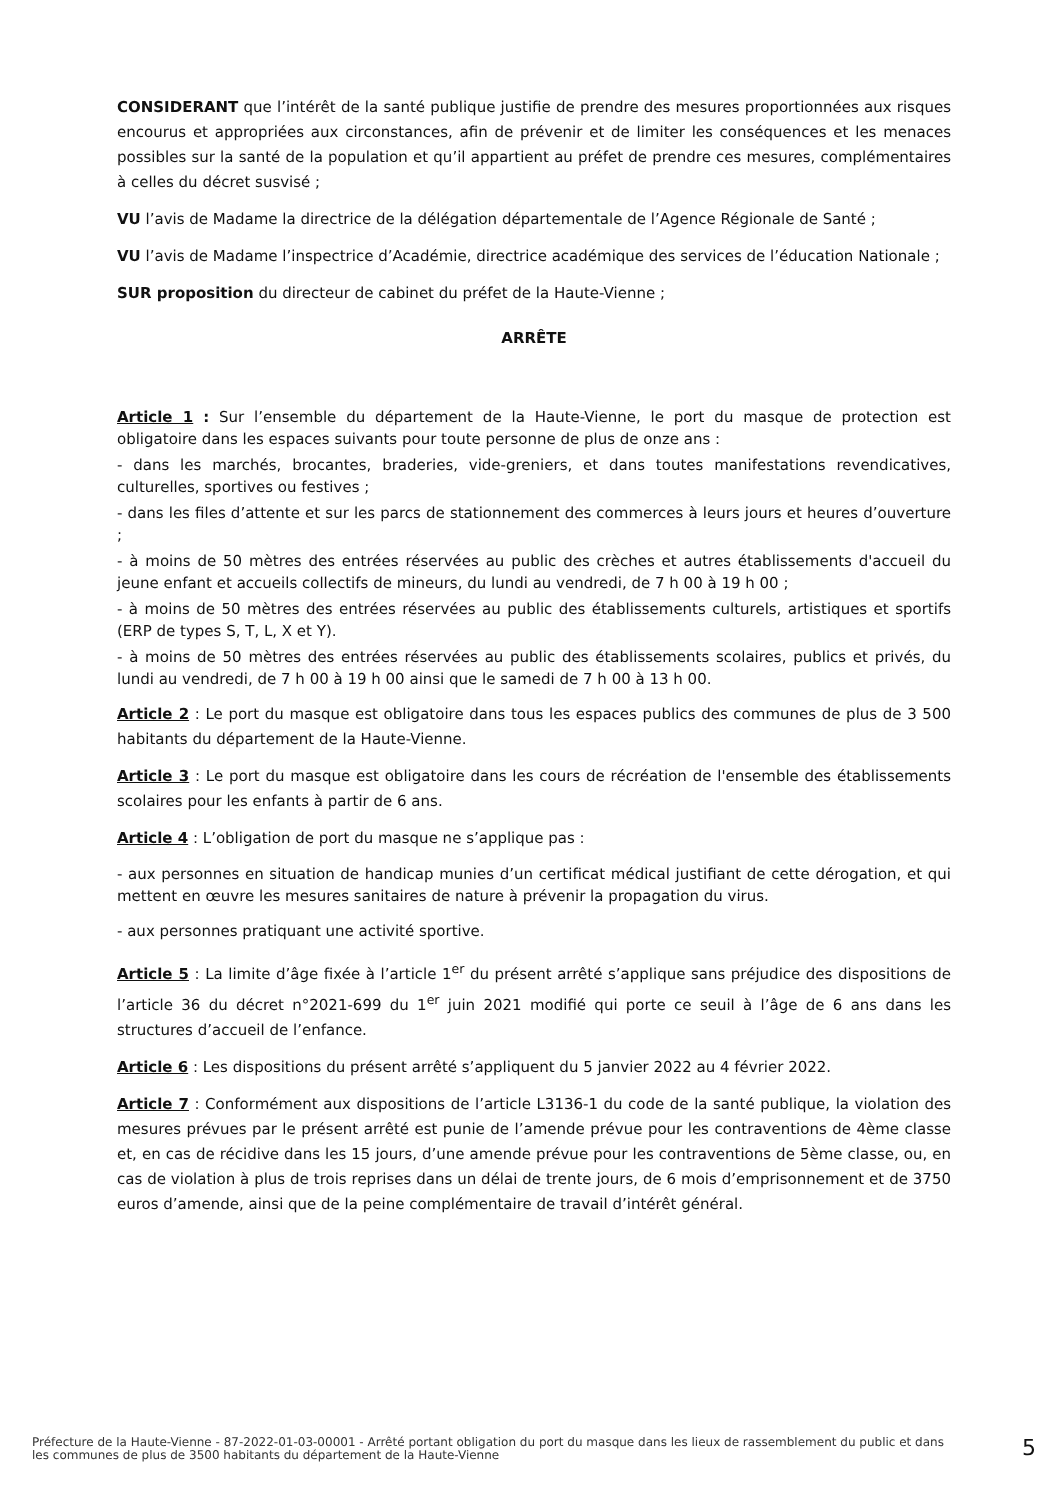CONSIDERANT que l’intérêt de la santé publique justifie de prendre des mesures proportionnées aux risques encourus et appropriées aux circonstances, afin de prévenir et de limiter les conséquences et les menaces possibles sur la santé de la population et qu’il appartient au préfet de prendre ces mesures, complémentaires à celles du décret susvisé ;
VU l’avis de Madame la directrice de la délégation départementale de l’Agence Régionale de Santé ;
VU l’avis de Madame l’inspectrice d’Académie, directrice académique des services de l’éducation Nationale ;
SUR proposition du directeur de cabinet du préfet de la Haute-Vienne ;
ARRÊTE
Article 1 : Sur l’ensemble du département de la Haute-Vienne, le port du masque de protection est obligatoire dans les espaces suivants pour toute personne de plus de onze ans :
- dans les marchés, brocantes, braderies, vide-greniers, et dans toutes manifestations revendicatives, culturelles, sportives ou festives ;
- dans les files d’attente et sur les parcs de stationnement des commerces à leurs jours et heures d’ouverture ;
- à moins de 50 mètres des entrées réservées au public des crèches et autres établissements d'accueil du jeune enfant et accueils collectifs de mineurs, du lundi au vendredi, de 7 h 00 à 19 h 00 ;
- à moins de 50 mètres des entrées réservées au public des établissements culturels, artistiques et sportifs (ERP de types S, T, L, X et Y).
- à moins de 50 mètres des entrées réservées au public des établissements scolaires, publics et privés, du lundi au vendredi, de 7 h 00 à 19 h 00 ainsi que le samedi de 7 h 00 à 13 h 00.
Article 2 : Le port du masque est obligatoire dans tous les espaces publics des communes de plus de 3 500 habitants du département de la Haute-Vienne.
Article 3 : Le port du masque est obligatoire dans les cours de récréation de l'ensemble des établissements scolaires pour les enfants à partir de 6 ans.
Article 4 : L’obligation de port du masque ne s’applique pas :
- aux personnes en situation de handicap munies d’un certificat médical justifiant de cette dérogation, et qui mettent en œuvre les mesures sanitaires de nature à prévenir la propagation du virus.
- aux personnes pratiquant une activité sportive.
Article 5 : La limite d’âge fixée à l’article 1<sup>er</sup> du présent arrêté s’applique sans préjudice des dispositions de l’article 36 du décret n°2021-699 du 1<sup>er</sup> juin 2021 modifié qui porte ce seuil à l’âge de 6 ans dans les structures d’accueil de l’enfance.
Article 6 : Les dispositions du présent arrêté s’appliquent du 5 janvier 2022 au 4 février 2022.
Article 7 : Conformément aux dispositions de l’article L3136-1 du code de la santé publique, la violation des mesures prévues par le présent arrêté est punie de l’amende prévue pour les contraventions de 4ème classe et, en cas de récidive dans les 15 jours, d’une amende prévue pour les contraventions de 5ème classe, ou, en cas de violation à plus de trois reprises dans un délai de trente jours, de 6 mois d’emprisonnement et de 3750 euros d’amende, ainsi que de la peine complémentaire de travail d’intérêt général.
Préfecture de la Haute-Vienne - 87-2022-01-03-00001 - Arrêté portant obligation du port du masque dans les lieux de rassemblement du public et dans les communes de plus de 3500 habitants du département de la Haute-Vienne
5